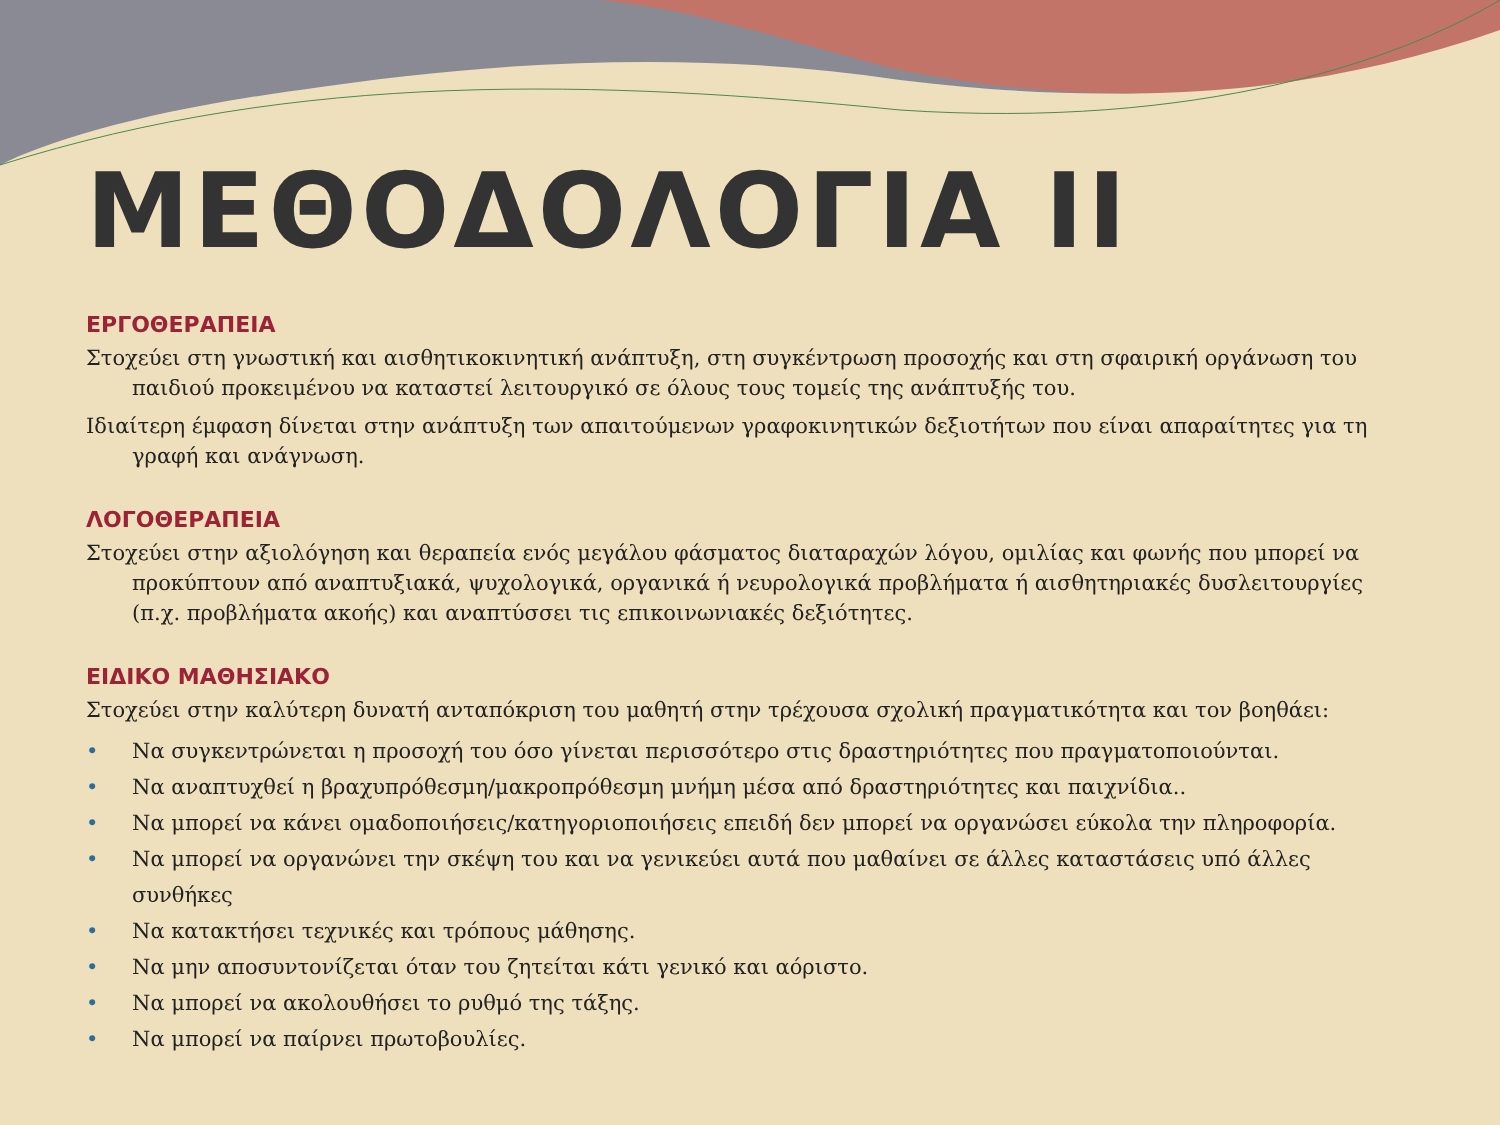ΜΕΘΟΔΟΛΟΓΙΑ ΙΙ
ΕΡΓΟΘΕΡΑΠΕΙΑ
Στοχεύει στη γνωστική και αισθητικοκινητική ανάπτυξη, στη συγκέντρωση προσοχής και στη σφαιρική οργάνωση του παιδιού προκειμένου να καταστεί λειτουργικό σε όλους τους τομείς της ανάπτυξής του.
Ιδιαίτερη έμφαση δίνεται στην ανάπτυξη των απαιτούμενων γραφοκινητικών δεξιοτήτων που είναι απαραίτητες για τη γραφή και ανάγνωση.
ΛΟΓΟΘΕΡΑΠΕΙΑ
Στοχεύει στην αξιολόγηση και θεραπεία ενός μεγάλου φάσματος διαταραχών λόγου, ομιλίας και φωνής που μπορεί να προκύπτουν από αναπτυξιακά, ψυχολογικά, οργανικά ή νευρολογικά προβλήματα ή αισθητηριακές δυσλειτουργίες (π.χ. προβλήματα ακοής) και αναπτύσσει τις επικοινωνιακές δεξιότητες.
ΕΙΔΙΚΟ ΜΑΘΗΣΙΑΚΟ
Στοχεύει στην καλύτερη δυνατή ανταπόκριση του μαθητή στην τρέχουσα σχολική πραγματικότητα και τον βοηθάει:
• Να συγκεντρώνεται η προσοχή του όσο γίνεται περισσότερο στις δραστηριότητες που πραγματοποιούνται.
• Να αναπτυχθεί η βραχυπρόθεσμη/μακροπρόθεσμη μνήμη μέσα από δραστηριότητες και παιχνίδια..
• Να μπορεί να κάνει ομαδοποιήσεις/κατηγοριοποιήσεις επειδή δεν μπορεί να οργανώσει εύκολα την πληροφορία.
• Να μπορεί να οργανώνει την σκέψη του και να γενικεύει αυτά που μαθαίνει σε άλλες καταστάσεις υπό άλλες συνθήκες
• Να κατακτήσει τεχνικές και τρόπους μάθησης.
• Να μην αποσυντονίζεται όταν του ζητείται κάτι γενικό και αόριστο.
• Να μπορεί να ακολουθήσει το ρυθμό της τάξης.
• Να μπορεί να παίρνει πρωτοβουλίες.